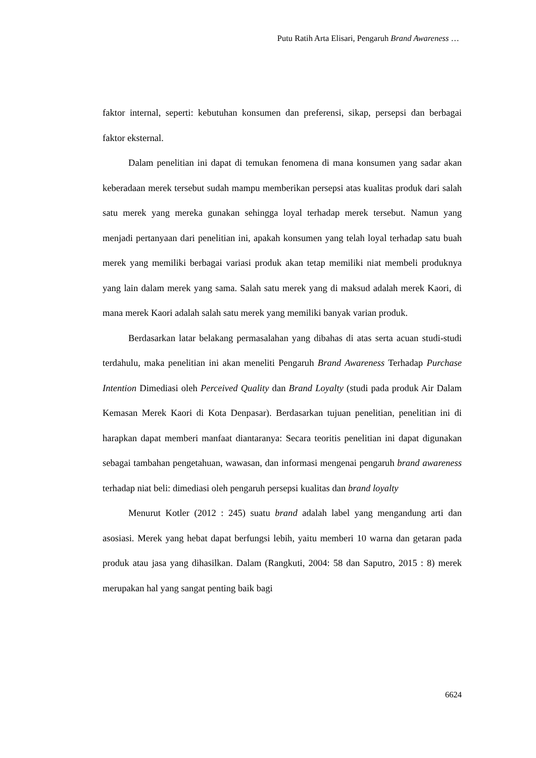Putu Ratih Arta Elisari, Pengaruh Brand Awareness …
faktor internal, seperti: kebutuhan konsumen dan preferensi, sikap, persepsi dan berbagai faktor eksternal.
Dalam penelitian ini dapat di temukan fenomena di mana konsumen yang sadar akan keberadaan merek tersebut sudah mampu memberikan persepsi atas kualitas produk dari salah satu merek yang mereka gunakan sehingga loyal terhadap merek tersebut. Namun yang menjadi pertanyaan dari penelitian ini, apakah konsumen yang telah loyal terhadap satu buah merek yang memiliki berbagai variasi produk akan tetap memiliki niat membeli produknya yang lain dalam merek yang sama. Salah satu merek yang di maksud adalah merek Kaori, di mana merek Kaori adalah salah satu merek yang memiliki banyak varian produk.
Berdasarkan latar belakang permasalahan yang dibahas di atas serta acuan studi-studi terdahulu, maka penelitian ini akan meneliti Pengaruh Brand Awareness Terhadap Purchase Intention Dimediasi oleh Perceived Quality dan Brand Loyalty (studi pada produk Air Dalam Kemasan Merek Kaori di Kota Denpasar). Berdasarkan tujuan penelitian, penelitian ini di harapkan dapat memberi manfaat diantaranya: Secara teoritis penelitian ini dapat digunakan sebagai tambahan pengetahuan, wawasan, dan informasi mengenai pengaruh brand awareness terhadap niat beli: dimediasi oleh pengaruh persepsi kualitas dan brand loyalty
Menurut Kotler (2012 : 245) suatu brand adalah label yang mengandung arti dan asosiasi. Merek yang hebat dapat berfungsi lebih, yaitu memberi 10 warna dan getaran pada produk atau jasa yang dihasilkan. Dalam (Rangkuti, 2004: 58 dan Saputro, 2015 : 8) merek merupakan hal yang sangat penting baik bagi
6624